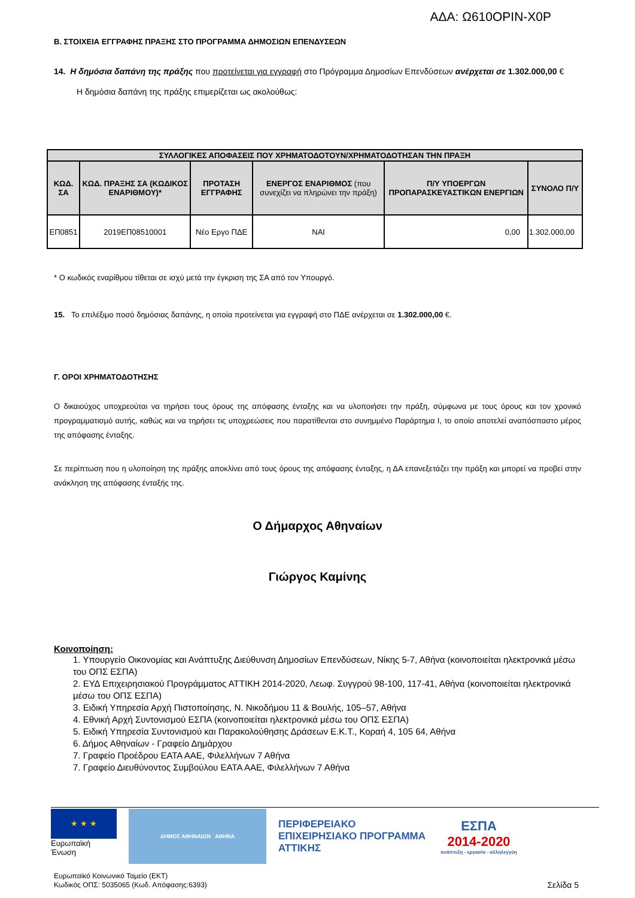ΑΔΑ: Ω610ΟΡΙΝ-Χ0Ρ
Β. ΣΤΟΙΧΕΙΑ ΕΓΓΡΑΦΗΣ ΠΡΑΞΗΣ ΣΤΟ ΠΡΟΓΡΑΜΜΑ ΔΗΜΟΣΙΩΝ ΕΠΕΝΔΥΣΕΩΝ
14. Η δημόσια δαπάνη της πράξης που προτείνεται για εγγραφή στο Πρόγραμμα Δημοσίων Επενδύσεων ανέρχεται σε 1.302.000,00 €
Η δημόσια δαπάνη της πράξης επιμερίζεται ως ακολούθως:
| ΣΥΛΛΟΓΙΚΕΣ ΑΠΟΦΑΣΕΙΣ ΠΟΥ ΧΡΗΜΑΤΟΔΟΤΟΥΝ/ΧΡΗΜΑΤΟΔΟΤΗΣΑΝ ΤΗΝ ΠΡΑΞΗ | | | | | |
| --- | --- | --- | --- | --- | --- |
| ΚΩΔ. ΣΑ | ΚΩΔ. ΠΡΑΞΗΣ ΣΑ (ΚΩΔΙΚΟΣ ΕΝΑΡΙΘΜΟΥ)* | ΠΡΟΤΑΣΗ ΕΓΓΡΑΦΗΣ | ΕΝΕΡΓΟΣ ΕΝΑΡΙΘΜΟΣ (που συνεχίζει να πληρώνει την πράξη) | Π/Υ ΥΠΟΕΡΓΩΝ ΠΡΟΠΑΡΑΣΚΕΥΑΣΤΙΚΩΝ ΕΝΕΡΓΙΩΝ | ΣΥΝΟΛΟ Π/Υ |
| ΕΠ0851 | 2019ΕΠ08510001 | Νέο Εργο ΠΔΕ | ΝΑΙ | 0,00 | 1.302.000,00 |
* Ο κωδικός εναρίθμου τίθεται σε ισχύ μετά την έγκριση της ΣΑ από τον Υπουργό.
15. Το επιλέξιμο ποσό δημόσιας δαπάνης, η οποία προτείνεται για εγγραφή στο ΠΔΕ ανέρχεται σε 1.302.000,00 €.
Γ. ΟΡΟΙ ΧΡΗΜΑΤΟΔΟΤΗΣΗΣ
Ο δικαιούχος υποχρεούται να τηρήσει τους όρους της απόφασης ένταξης και να υλοποιήσει την πράξη, σύμφωνα με τους όρους και τον χρονικό προγραμματισμό αυτής, καθώς και να τηρήσει τις υποχρεώσεις που παρατίθενται στο συνημμένο Παράρτημα Ι, το οποίο αποτελεί αναπόσπαστο μέρος της απόφασης ένταξης.
Σε περίπτωση που η υλοποίηση της πράξης αποκλίνει από τους όρους της απόφασης ένταξης, η ΔΑ επανεξετάζει την πράξη και μπορεί να προβεί στην ανάκληση της απόφασης ένταξής της.
Ο Δήμαρχος Αθηναίων
Γιώργος Καμίνης
Κοινοποίηση:
1. Υπουργείο Οικονομίας και Ανάπτυξης Διεύθυνση Δημοσίων Επενδύσεων, Νίκης 5-7, Αθήνα (κοινοποιείται ηλεκτρονικά μέσω του ΟΠΣ ΕΣΠΑ)
2. ΕΥΔ Επιχειρησιακού Προγράμματος ΑΤΤΙΚΗ 2014-2020, Λεωφ. Συγγρού 98-100, 117-41, Αθήνα (κοινοποιείται ηλεκτρονικά μέσω του ΟΠΣ ΕΣΠΑ)
3. Ειδική Υπηρεσία Αρχή Πιστοποίησης, Ν. Νικοδήμου 11 & Βουλής, 105–57, Αθήνα
4. Εθνική Αρχή Συντονισμού ΕΣΠΑ (κοινοποιείται ηλεκτρονικά μέσω του ΟΠΣ ΕΣΠΑ)
5. Ειδική Υπηρεσία Συντονισμού και Παρακολούθησης Δράσεων Ε.Κ.Τ., Κοραή 4, 105 64, Αθήνα
6. Δήμος Αθηναίων - Γραφείο Δημάρχου
7. Γραφείο Προέδρου ΕΑΤΑ ΑΑΕ, Φιλελλήνων 7 Αθήνα
7. Γραφείο Διευθύνοντος Συμβούλου ΕΑΤΑ ΑΑΕ, Φιλελλήνων 7 Αθήνα
★ ★ ★
Ευρωπαϊκή Ένωση
ΔΗΜΟΣ ΑΘΗΝΑΙΩΝ ΑΘΗΝΑ
ΠΕΡΙΦΕΡΕΙΑΚΟ ΕΠΙΧΕΙΡΗΣΙΑΚΟ ΠΡΟΓΡΑΜΜΑ ΑΤΤΙΚΗΣ
ΕΣΠΑ
2014-2020
ανάπτυξη - εργασία - αλληλεγγύη
Ευρωπαϊκό Κοινωνικό Ταμείο (ΕΚΤ)
Κωδικός ΟΠΣ: 5035065 (Κωδ. Απόφασης:6393)
Σελίδα 5